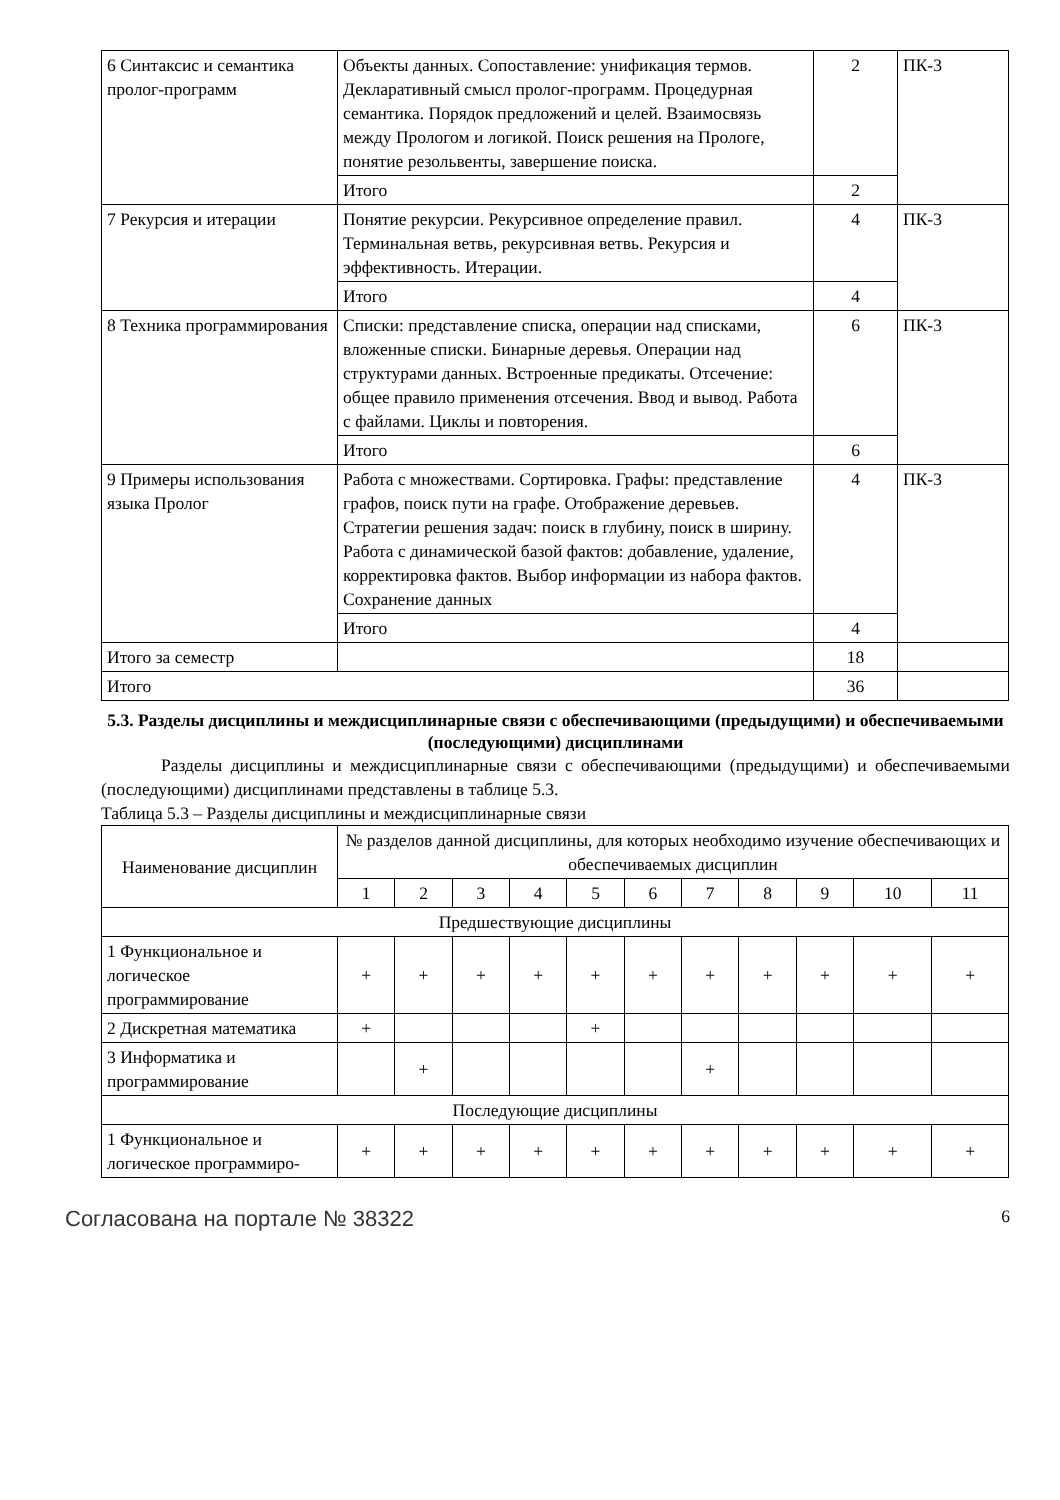| 6 Синтаксис и семантика пролог-программ | Объекты данных. Сопоставление: унификация термов. Декларативный смысл пролог-программ. Процедурная семантика. Порядок предложений и целей. Взаимосвязь между Прологом и логикой. Поиск решения на Прологе, понятие резольвенты, завершение поиска. | 2 | ПК-3 |
| | Итого | 2 | |
| 7 Рекурсия и итерации | Понятие рекурсии. Рекурсивное определение правил. Терминальная ветвь, рекурсивная ветвь. Рекурсия и эффективность. Итерации. | 4 | ПК-3 |
| | Итого | 4 | |
| 8 Техника программирования | Списки: представление списка, операции над списками, вложенные списки. Бинарные деревья. Операции над структурами данных. Встроенные предикаты. Отсечение: общее правило применения отсечения. Ввод и вывод. Работа с файлами. Циклы и повторения. | 6 | ПК-3 |
| | Итого | 6 | |
| 9 Примеры использования языка Пролог | Работа с множествами. Сортировка. Графы: представление графов, поиск пути на графе. Отображение деревьев. Стратегии решения задач: поиск в глубину, поиск в ширину. Работа с динамической базой фактов: добавление, удаление, корректировка фактов. Выбор информации из набора фактов. Сохранение данных | 4 | ПК-3 |
| | Итого | 4 | |
| Итого за семестр | | 18 | |
| Итого | | 36 | |
5.3. Разделы дисциплины и междисциплинарные связи с обеспечивающими (предыдущими) и обеспечиваемыми (последующими) дисциплинами
Разделы дисциплины и междисциплинарные связи с обеспечивающими (предыдущими) и обеспечиваемыми (последующими) дисциплинами представлены в таблице 5.3.
Таблица 5.3 – Разделы дисциплины и междисциплинарные связи
| Наименование дисциплин | № разделов данной дисциплины, для которых необходимо изучение обеспечивающих и обеспечиваемых дисциплин | | | | | | | | | | |
| --- | --- | --- | --- | --- | --- | --- | --- | --- | --- | --- | --- |
| | 1 | 2 | 3 | 4 | 5 | 6 | 7 | 8 | 9 | 10 | 11 |
| Предшествующие дисциплины | | | | | | | | | | | |
| 1 Функциональное и логическое программирование | + | + | + | + | + | + | + | + | + | + | + |
| 2 Дискретная математика | + | | | | + | | | | | | |
| 3 Информатика и программирование | | + | | | | | + | | | | |
| Последующие дисциплины | | | | | | | | | | | |
| 1 Функциональное и логическое программиро- | + | + | + | + | + | + | + | + | + | + | + |
Согласована на портале № 38322 6